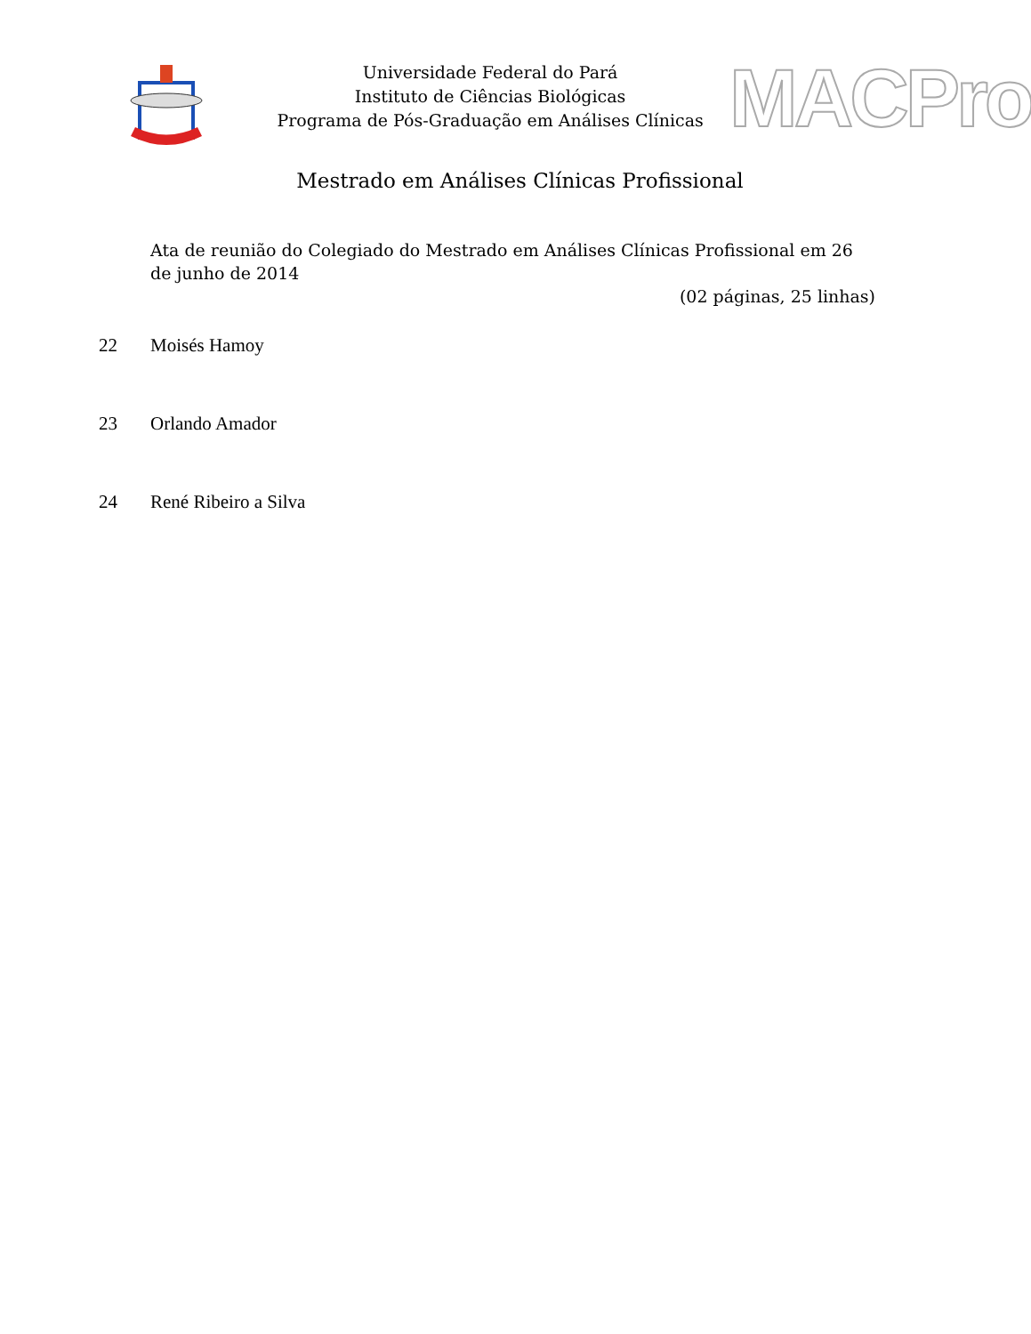Universidade Federal do Pará
Instituto de Ciências Biológicas
Programa de Pós-Graduação em Análises Clínicas
MACPro
Mestrado em Análises Clínicas Profissional
Ata de reunião do Colegiado do Mestrado em Análises Clínicas Profissional em 26 de junho de 2014
(02 páginas, 25 linhas)
22 Moisés Hamoy
23 Orlando Amador
24 René Ribeiro a Silva